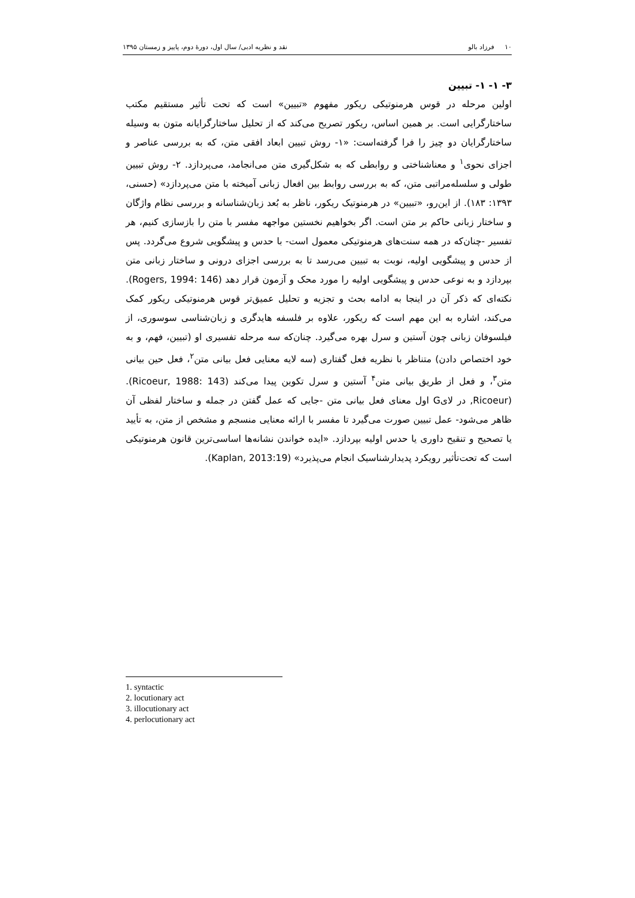۱۰ فرزاد بالو نقد و نظریه ادبی/ سال اول، دورهٔ دوم، پاییز و زمستان ۱۳۹۵
۳- ۱- ۱- تبیین
اولین مرحله در قوس هرمنوتیکی ریکور مفهوم «تبیین» است که تحت تأثیر مستقیم مکتب ساختارگرایی است. بر همین اساس، ریکور تصریح می‌کند که از تحلیل ساختارگرایانه متون به وسیله ساختارگرایان دو چیز را فرا گرفته‌است: «۱- روش تبیین ابعاد افقی متن، که به بررسی عناصر و اجزای نحوی<sup>۱</sup> و معناشناختی و روابطی که به شکل‌گیری متن می‌انجامد، می‌پردازد. ۲- روش تبیین طولی و سلسله‌مراتبی متن، که به بررسی روابط بین افعال زبانی آمیخته با متن می‌پردازد» (حسنی، ۱۳۹۳: ۱۸۳). از این‌رو، «تبیین» در هرمنوتیک ریکور، ناظر به بُعد زبان‌شناسانه و بررسی نظام واژگان و ساختار زبانی حاکم بر متن است. اگر بخواهیم نخستین مواجهه مفسر با متن را بازسازی کنیم، هر تفسیر -چنان‌که در همه سنت‌های هرمنوتیکی معمول است- با حدس و پیشگویی شروع می‌گردد. پس از حدس و پیشگویی اولیه، نوبت به تبیین می‌رسد تا به بررسی اجزای درونی و ساختار زبانی متن بپردازد و به نوعی حدس و پیشگویی اولیه را مورد محک و آزمون قرار دهد (Rogers, 1994: 146). نکته‌ای که ذکر آن در اینجا به ادامه بحث و تجزیه و تحلیل عمیق‌تر قوس هرمنوتیکی ریکور کمک می‌کند، اشاره به این مهم است که ریکور، علاوه بر فلسفه هایدگری و زبان‌شناسی سوسوری، از فیلسوفان زبانی چون آستین و سرل بهره می‌گیرد. چنان‌که سه مرحله تفسیری او (تبیین، فهم، و به خود اختصاص دادن) متناظر با نظریه فعل گفتاری (سه لایه معنایی فعل بیانی متن<sup>۲</sup>، فعل حین بیانی متن<sup>۳</sup>، و فعل از طریق بیانی متن<sup>۴</sup> آستین و سرل تکوین پیدا می‌کند (Ricoeur, 1988: 143). (Ricoeur, در لایG اول معنای فعل بیانی متن -جایی که عمل گفتن در جمله و ساختار لفظی آن ظاهر می‌شود- عمل تبیین صورت می‌گیرد تا مفسر با ارائه معنایی منسجم و مشخص از متن، به تأیید یا تصحیح و تنقیح داوری یا حدس اولیه بپردازد. «ایده خواندن نشانه‌ها اساسی‌ترین قانون هرمنوتیکی است که تحت‌تأثیر رویکرد پدیدارشناسیک انجام می‌پذیرد» (Kaplan, 2013:19).
1. syntactic
2. locutionary act
3. illocutionary act
4. perlocutionary act